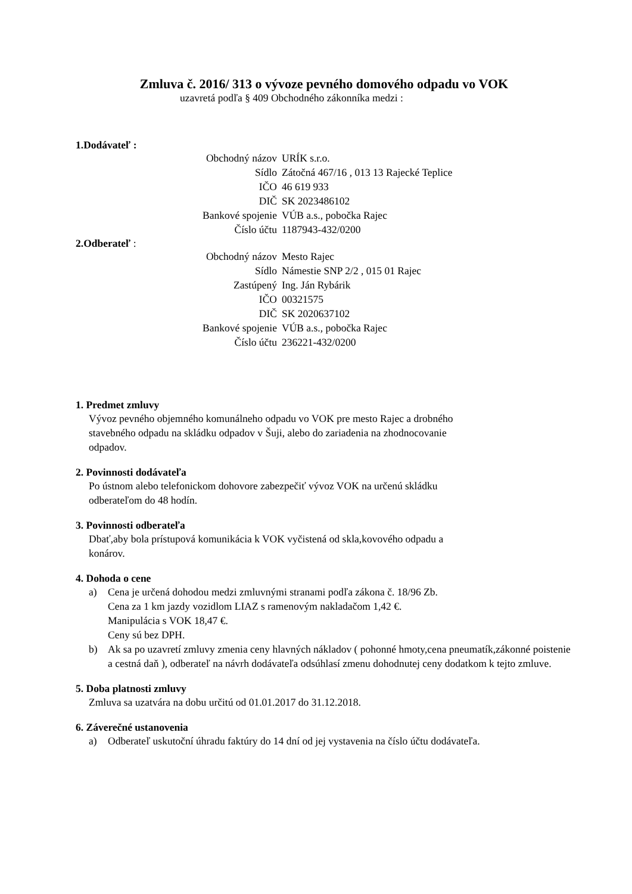Zmluva č. 2016/ 313 o vývoze pevného domového odpadu vo VOK
uzavretá podľa § 409 Obchodného zákonníka medzi :
1.Dodávateľ :
| Obchodný názov | URÍK s.r.o. |
| Sídlo | Zátočná 467/16 , 013 13 Rajecké Teplice |
| IČO | 46 619 933 |
| DIČ | SK 2023486102 |
| Bankové spojenie | VÚB a.s., pobočka Rajec |
| Číslo účtu | 1187943-432/0200 |
2.Odberateľ :
| Obchodný názov | Mesto Rajec |
| Sídlo | Námestie SNP 2/2 , 015 01 Rajec |
| Zastúpený | Ing. Ján Rybárik |
| IČO | 00321575 |
| DIČ | SK 2020637102 |
| Bankové spojenie | VÚB a.s., pobočka Rajec |
| Číslo účtu | 236221-432/0200 |
1. Predmet zmluvy
Vývoz pevného objemného komunálneho odpadu vo VOK pre mesto Rajec a drobného
stavebného odpadu na skládku odpadov v Šuji, alebo do zariadenia na zhodnocovanie
odpadov.
2. Povinnosti dodávateľa
Po ústnom alebo telefonickom dohovore zabezpečiť vývoz VOK na určenú skládku
odberateľom do 48 hodín.
3. Povinnosti odberateľa
Dbať,aby bola prístupová komunikácia k VOK vyčistená od skla,kovového odpadu a
konárov.
4. Dohoda o cene
a) Cena je určená dohodou medzi zmluvnými stranami podľa zákona č. 18/96 Zb.
Cena za 1 km jazdy vozidlom LIAZ s ramenovým nakladačom 1,42 €.
Manipulácia s VOK 18,47 €.
Ceny sú bez DPH.
b) Ak sa po uzavretí zmluvy zmenia ceny hlavných nákladov ( pohonné hmoty,cena pneumatík,zákonné poistenie a cestná daň ), odberateľ na návrh dodávateľa odsúhlasí zmenu dohodnutej ceny dodatkom k tejto zmluve.
5. Doba platnosti zmluvy
Zmluva sa uzatvára na dobu určitú od 01.01.2017 do 31.12.2018.
6. Záverečné ustanovenia
a) Odberateľ uskutoční úhradu faktúry do 14 dní od jej vystavenia na číslo účtu dodávateľa.